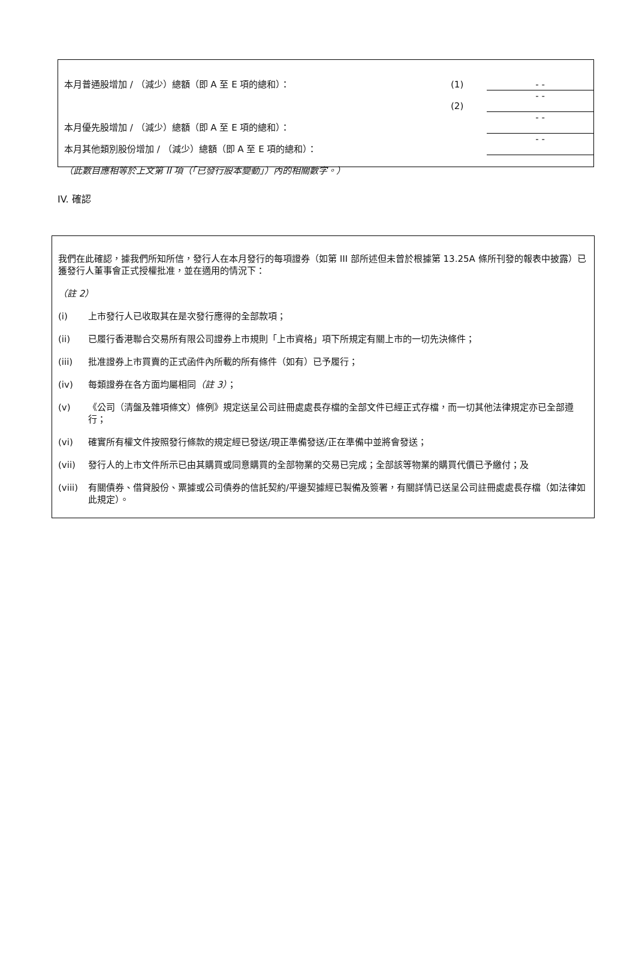| 本月普通股增加 / （減少）總額（即 A 至 E 項的總和）： | (1) | - - |
| | (2) | - - |
| 本月優先股增加 / （減少）總額（即 A 至 E 項的總和）： | | - - |
| 本月其他類別股份增加 / （減少）總額（即 A 至 E 項的總和）： | | - - |
| （此數目應相等於上文第 II 項（「已發行股本變動」）內的相關數字。） | | |
IV. 確認
我們在此確認，據我們所知所信，發行人在本月發行的每項證券（如第 III 部所述但未曾於根據第 13.25A 條所刊發的報表中披露）已獲發行人董事會正式授權批准，並在適用的情況下：
（註 2）
(i) 上市發行人已收取其在是次發行應得的全部款項；
(ii) 已履行香港聯合交易所有限公司證券上市規則「上市資格」項下所規定有關上市的一切先決條件；
(iii) 批准證券上市買賣的正式函件內所載的所有條件（如有）已予履行；
(iv) 每類證券在各方面均屬相同（註 3）；
(v) 《公司（清盤及雜項條文）條例》規定送呈公司註冊處處長存檔的全部文件已經正式存檔，而一切其他法律規定亦已全部遵行；
(vi) 確實所有權文件按照發行條款的規定經已發送/現正準備發送/正在準備中並將會發送；
(vii) 發行人的上市文件所示已由其購買或同意購買的全部物業的交易已完成；全部該等物業的購買代價已予繳付；及
(viii) 有關債券、借貸股份、票據或公司債券的信託契約/平邊契據經已製備及簽署，有關詳情已送呈公司註冊處處長存檔（如法律如此規定）。